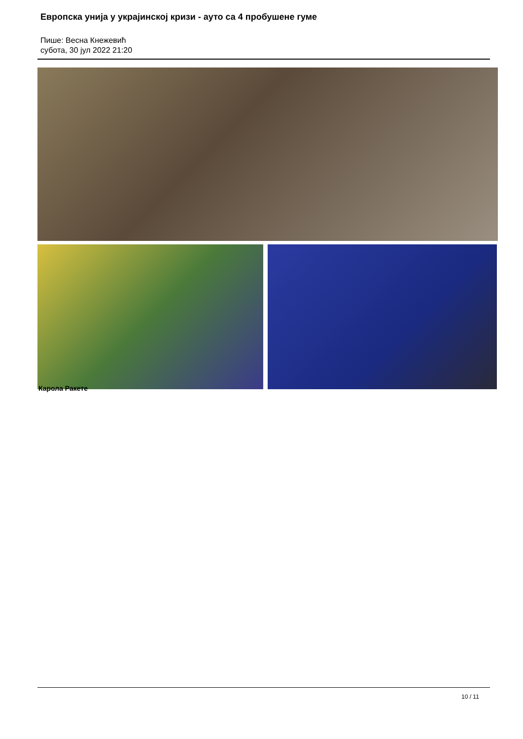Европска унија у украјинској кризи - ауто са 4 пробушене гуме
Пише: Весна Кнежевић
субота, 30 јул 2022 21:20
Карола Ракете
10 / 11